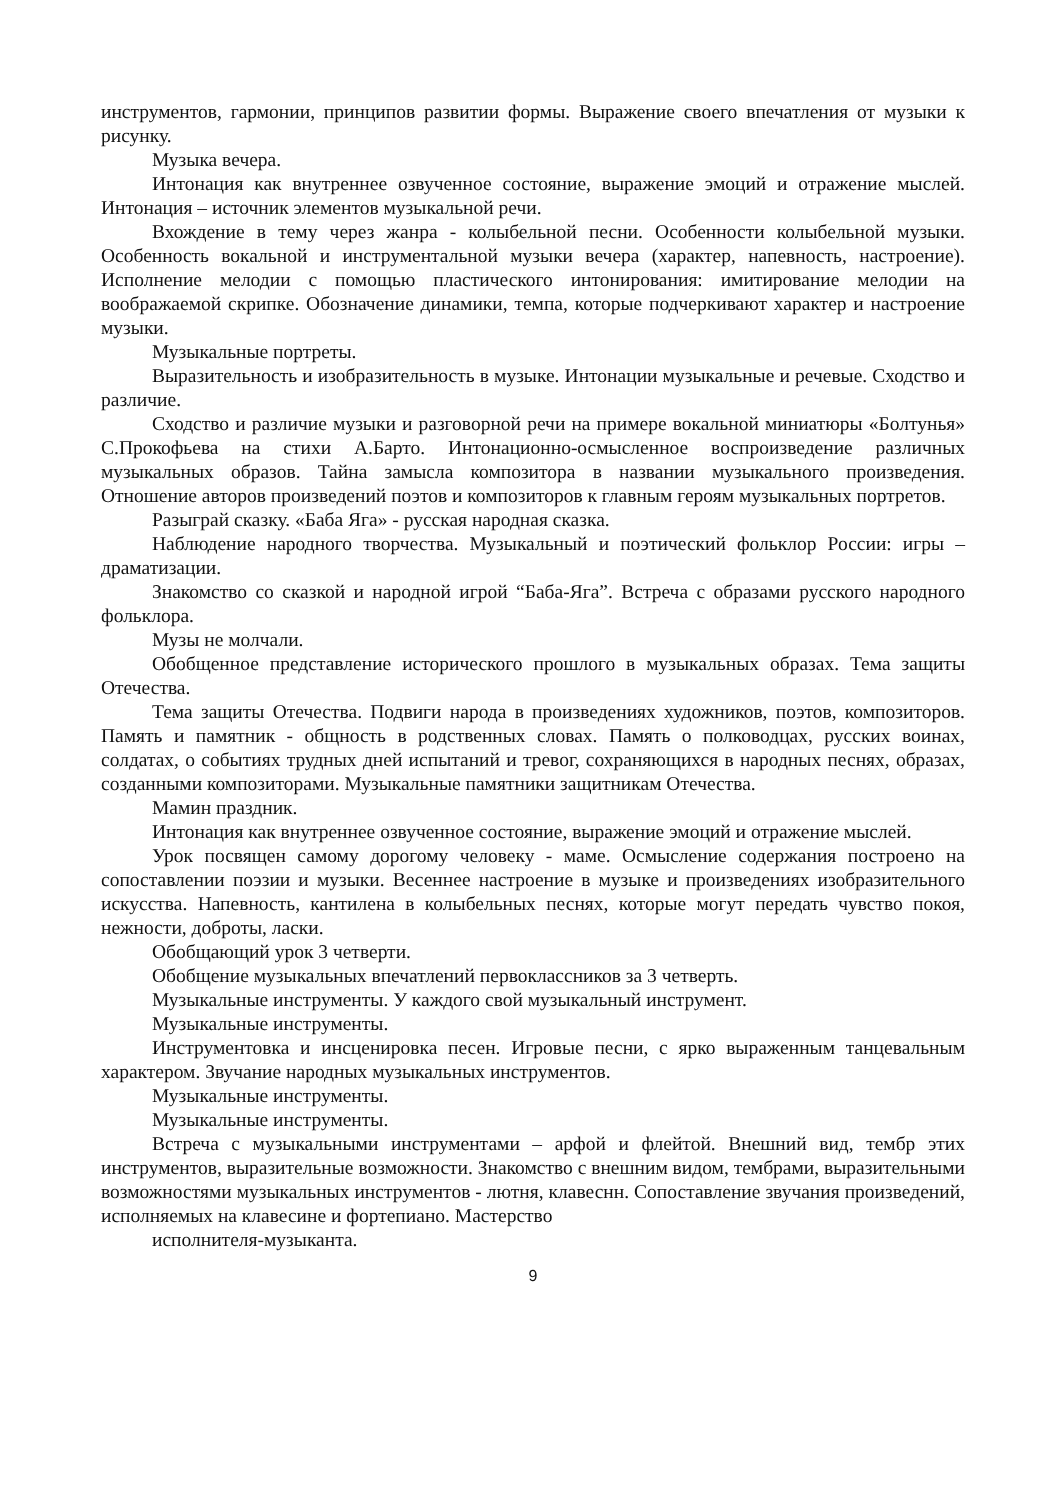инструментов, гармонии, принципов развитии формы. Выражение своего впечатления от музыки к рисунку.
Музыка вечера.
Интонация как внутреннее озвученное состояние, выражение эмоций и отражение мыслей. Интонация – источник элементов музыкальной речи.
Вхождение в тему через жанра - колыбельной песни. Особенности колыбельной музыки. Особенность вокальной и инструментальной музыки вечера (характер, напевность, настроение). Исполнение мелодии с помощью пластического интонирования: имитирование мелодии на воображаемой скрипке. Обозначение динамики, темпа, которые подчеркивают характер и настроение музыки.
Музыкальные портреты.
Выразительность и изобразительность в музыке. Интонации музыкальные и речевые. Сходство и различие.
Сходство и различие музыки и разговорной речи на примере вокальной миниатюры «Болтунья» С.Прокофьева на стихи А.Барто. Интонационно-осмысленное воспроизведение различных музыкальных образов. Тайна замысла композитора в названии музыкального произведения. Отношение авторов произведений поэтов и композиторов к главным героям музыкальных портретов.
Разыграй сказку. «Баба Яга» - русская народная сказка.
Наблюдение народного творчества. Музыкальный и поэтический фольклор России: игры – драматизации.
Знакомство со сказкой и народной игрой “Баба-Яга”. Встреча с образами русского народного фольклора.
Музы не молчали.
Обобщенное представление исторического прошлого в музыкальных образах. Тема защиты Отечества.
Тема защиты Отечества. Подвиги народа в произведениях художников, поэтов, композиторов. Память и памятник - общность в родственных словах. Память о полководцах, русских воинах, солдатах, о событиях трудных дней испытаний и тревог, сохраняющихся в народных песнях, образах, созданными композиторами. Музыкальные памятники защитникам Отечества.
Мамин праздник.
Интонация как внутреннее озвученное состояние, выражение эмоций и отражение мыслей.
Урок посвящен самому дорогому человеку - маме. Осмысление содержания построено на сопоставлении поэзии и музыки. Весеннее настроение в музыке и произведениях изобразительного искусства. Напевность, кантилена в колыбельных песнях, которые могут передать чувство покоя, нежности, доброты, ласки.
Обобщающий урок 3 четверти.
Обобщение музыкальных впечатлений первоклассников за 3 четверть.
Музыкальные инструменты. У каждого свой музыкальный инструмент.
Музыкальные инструменты.
Инструментовка и инсценировка песен. Игровые песни, с ярко выраженным танцевальным характером. Звучание народных музыкальных инструментов.
Музыкальные инструменты.
Музыкальные инструменты.
Встреча с музыкальными инструментами – арфой и флейтой. Внешний вид, тембр этих инструментов, выразительные возможности. Знакомство с внешним видом, тембрами, выразительными возможностями музыкальных инструментов - лютня, клавеснн. Сопоставление звучания произведений, исполняемых на клавесине и фортепиано. Мастерство
исполнителя-музыканта.
9